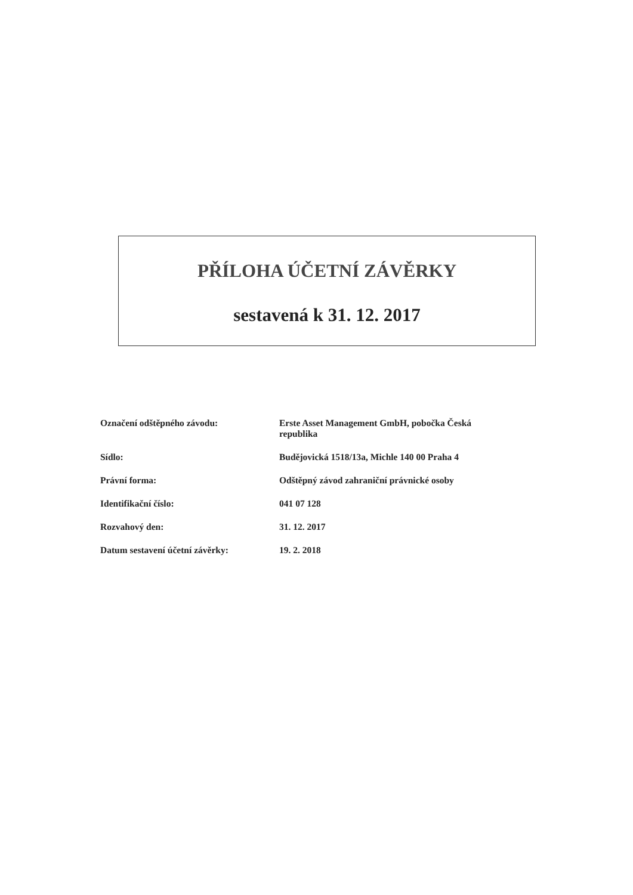PŘÍLOHA ÚČETNÍ ZÁVĚRKY
sestavená k 31. 12. 2017
| Označení odštěpného závodu: | Erste Asset Management GmbH, pobočka Česká republika |
| Sídlo: | Budějovická 1518/13a, Michle 140 00 Praha 4 |
| Právní forma: | Odštěpný závod zahraniční právnické osoby |
| Identifikační číslo: | 041 07 128 |
| Rozvahový den: | 31. 12. 2017 |
| Datum sestavení účetní závěrky: | 19. 2. 2018 |